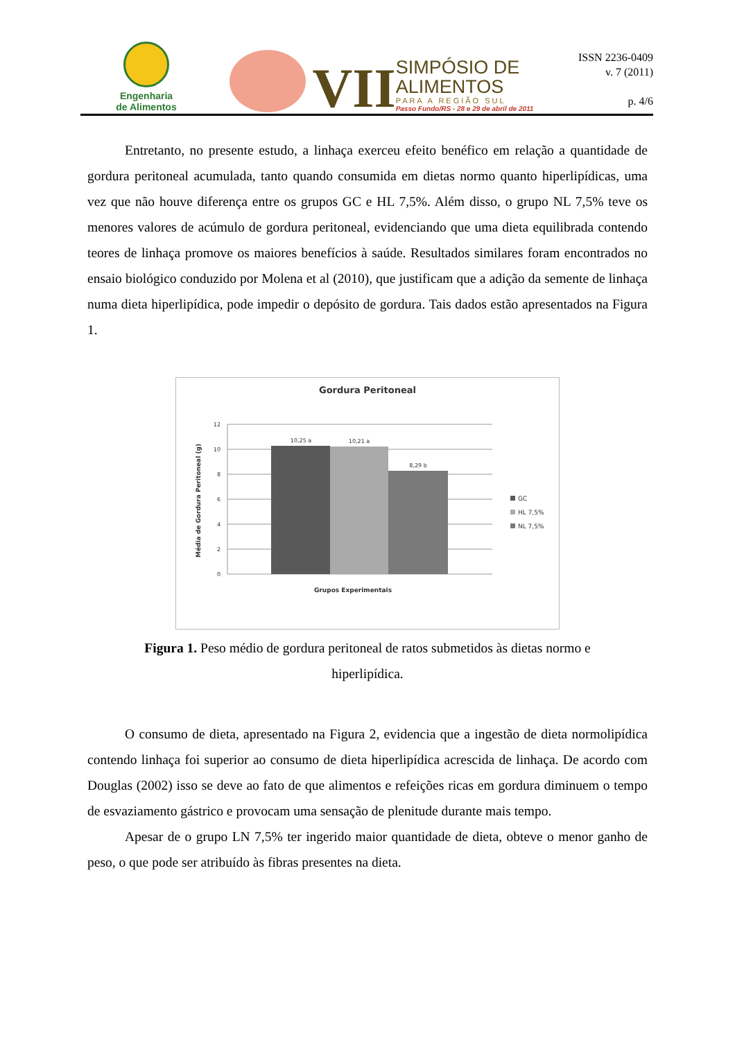Engenharia
de Alimentos
VII
SIMPÓSIO DE
ALIMENTOS
PARA A REGIÃO SUL
Passo Fundo/RS - 28 e 29 de abril de 2011
ISSN 2236-0409
v. 7 (2011)
p. 4/6
Entretanto, no presente estudo, a linhaça exerceu efeito benéfico em relação a quantidade de gordura peritoneal acumulada, tanto quando consumida em dietas normo quanto hiperlipídicas, uma vez que não houve diferença entre os grupos GC e HL 7,5%. Além disso, o grupo NL 7,5% teve os menores valores de acúmulo de gordura peritoneal, evidenciando que uma dieta equilibrada contendo teores de linhaça promove os maiores benefícios à saúde. Resultados similares foram encontrados no ensaio biológico conduzido por Molena et al (2010), que justificam que a adição da semente de linhaça numa dieta hiperlipídica, pode impedir o depósito de gordura. Tais dados estão apresentados na Figura 1.
Gordura Peritoneal
12
10
8
6
4
2
0
10,25 a
10,21 a
8,29 b
GC
HL 7,5%
NL 7,5%
Grupos Experimentais
Média de Gordura Peritoneal (g)
Figura 1. Peso médio de gordura peritoneal de ratos submetidos às dietas normo e
hiperlipídica.
O consumo de dieta, apresentado na Figura 2, evidencia que a ingestão de dieta normolipídica contendo linhaça foi superior ao consumo de dieta hiperlipídica acrescida de linhaça. De acordo com Douglas (2002) isso se deve ao fato de que alimentos e refeições ricas em gordura diminuem o tempo de esvaziamento gástrico e provocam uma sensação de plenitude durante mais tempo.
Apesar de o grupo LN 7,5% ter ingerido maior quantidade de dieta, obteve o menor ganho de peso, o que pode ser atribuído às fibras presentes na dieta.